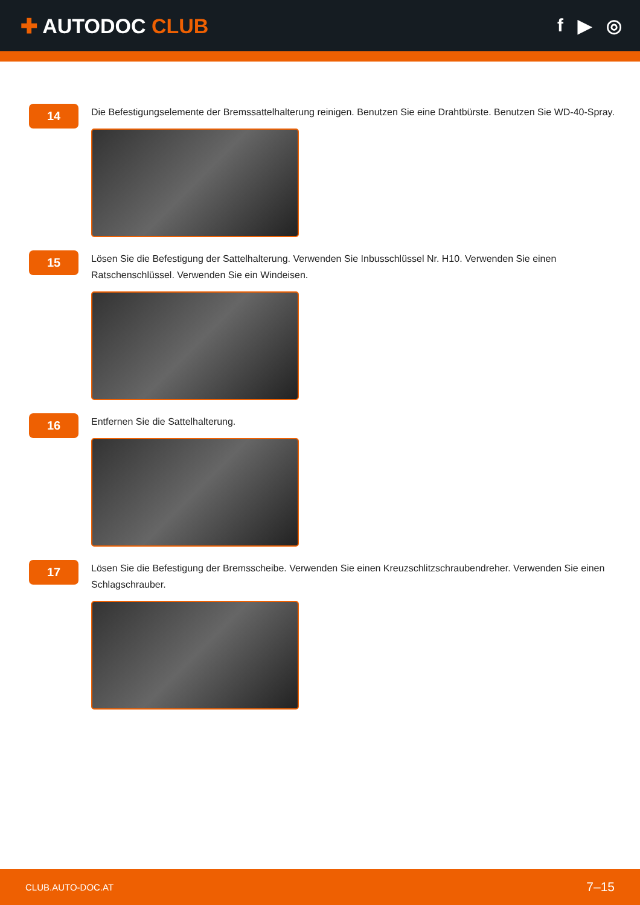✚ AUTODOC CLUB f ▶ ◎
14
Die Befestigungselemente der Bremssattelhalterung reinigen. Benutzen Sie eine Drahtbürste. Benutzen Sie WD-40-Spray.
15
Lösen Sie die Befestigung der Sattelhalterung. Verwenden Sie Inbusschlüssel Nr. H10. Verwenden Sie einen Ratschenschlüssel. Verwenden Sie ein Windeisen.
16
Entfernen Sie die Sattelhalterung.
17
Lösen Sie die Befestigung der Bremsscheibe. Verwenden Sie einen Kreuzschlitzschraubendreher. Verwenden Sie einen Schlagschrauber.
CLUB.AUTO-DOC.AT 7–15